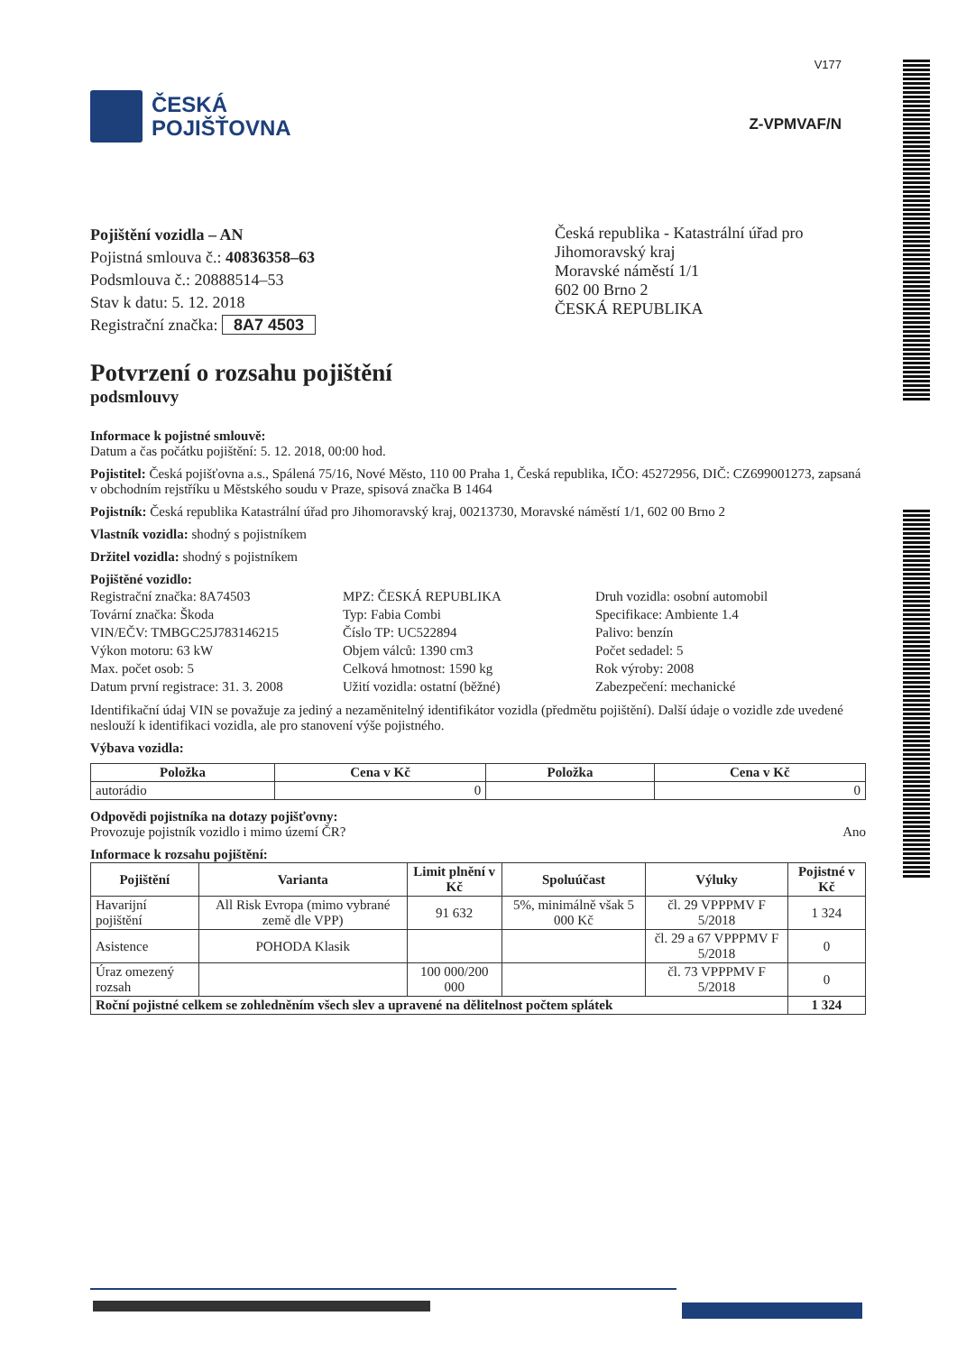V177
ČESKÁ
POJIŠŤOVNA
Z-VPMVAF/N
Pojištění vozidla – AN
Pojistná smlouva č.: 40836358–63
Podsmlouva č.: 20888514–53
Stav k datu: 5. 12. 2018
Registrační značka: 8A7 4503
Česká republika - Katastrální úřad pro
Jihomoravský kraj
Moravské náměstí 1/1
602 00 Brno 2
ČESKÁ REPUBLIKA
Potvrzení o rozsahu pojištění
podsmlouvy
Informace k pojistné smlouvě:
Datum a čas počátku pojištění: 5. 12. 2018, 00:00 hod.
Pojistitel: Česká pojišťovna a.s., Spálená 75/16, Nové Město, 110 00 Praha 1, Česká republika, IČO: 45272956, DIČ: CZ699001273, zapsaná v obchodním rejstříku u Městského soudu v Praze, spisová značka B 1464
Pojistník: Česká republika Katastrální úřad pro Jihomoravský kraj, 00213730, Moravské náměstí 1/1, 602 00 Brno 2
Vlastník vozidla: shodný s pojistníkem
Držitel vozidla: shodný s pojistníkem
Pojištěné vozidlo:
Registrační značka: 8A74503
Tovární značka: Škoda
VIN/EČV: TMBGC25J783146215
Výkon motoru: 63 kW
Max. počet osob: 5
Datum první registrace: 31. 3. 2008
MPZ: ČESKÁ REPUBLIKA
Typ: Fabia Combi
Číslo TP: UC522894
Objem válců: 1390 cm3
Celková hmotnost: 1590 kg
Užití vozidla: ostatní (běžné)
Druh vozidla: osobní automobil
Specifikace: Ambiente 1.4
Palivo: benzín
Počet sedadel: 5
Rok výroby: 2008
Zabezpečení: mechanické
Identifikační údaj VIN se považuje za jediný a nezaměnitelný identifikátor vozidla (předmětu pojištění). Další údaje o vozidle zde uvedené neslouží k identifikaci vozidla, ale pro stanovení výše pojistného.
Výbava vozidla:
| Položka | Cena v Kč | Položka | Cena v Kč |
| --- | --- | --- | --- |
| autorádio | 0 | | 0 |
Odpovědi pojistníka na dotazy pojišťovny:
Provozuje pojistník vozidlo i mimo území ČR? Ano
Informace k rozsahu pojištění:
| Pojištění | Varianta | Limit plnění v Kč | Spoluúčast | Výluky | Pojistné v Kč |
| --- | --- | --- | --- | --- | --- |
| Havarijní pojištění | All Risk Evropa (mimo vybrané země dle VPP) | 91 632 | 5%, minimálně však 5 000 Kč | čl. 29 VPPPMV F 5/2018 | 1 324 |
| Asistence | POHODA Klasik | | | čl. 29 a 67 VPPPMV F 5/2018 | 0 |
| Úraz omezený rozsah | | 100 000/200 000 | | čl. 73 VPPPMV F 5/2018 | 0 |
| Roční pojistné celkem se zohledněním všech slev a upravené na dělitelnost počtem splátek | | | | | 1 324 |